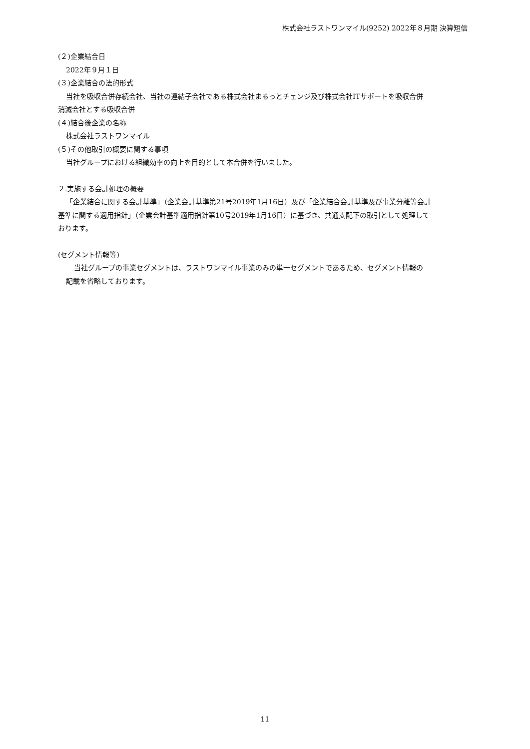株式会社ラストワンマイル(9252) 2022年８月期 決算短信
(２)企業結合日
2022年９月１日
(３)企業結合の法的形式
当社を吸収合併存続会社、当社の連結子会社である株式会社まるっとチェンジ及び株式会社ITサポートを吸収合併
消滅会社とする吸収合併
(４)結合後企業の名称
株式会社ラストワンマイル
(５)その他取引の概要に関する事項
当社グループにおける組織効率の向上を目的として本合併を行いました。
２.実施する会計処理の概要
「企業結合に関する会計基準」（企業会計基準第21号2019年1月16日）及び「企業結合会計基準及び事業分離等会計
基準に関する適用指針」（企業会計基準適用指針第10号2019年1月16日）に基づき、共通支配下の取引として処理して
おります。
(セグメント情報等)
当社グループの事業セグメントは、ラストワンマイル事業のみの単一セグメントであるため、セグメント情報の
記載を省略しております。
11